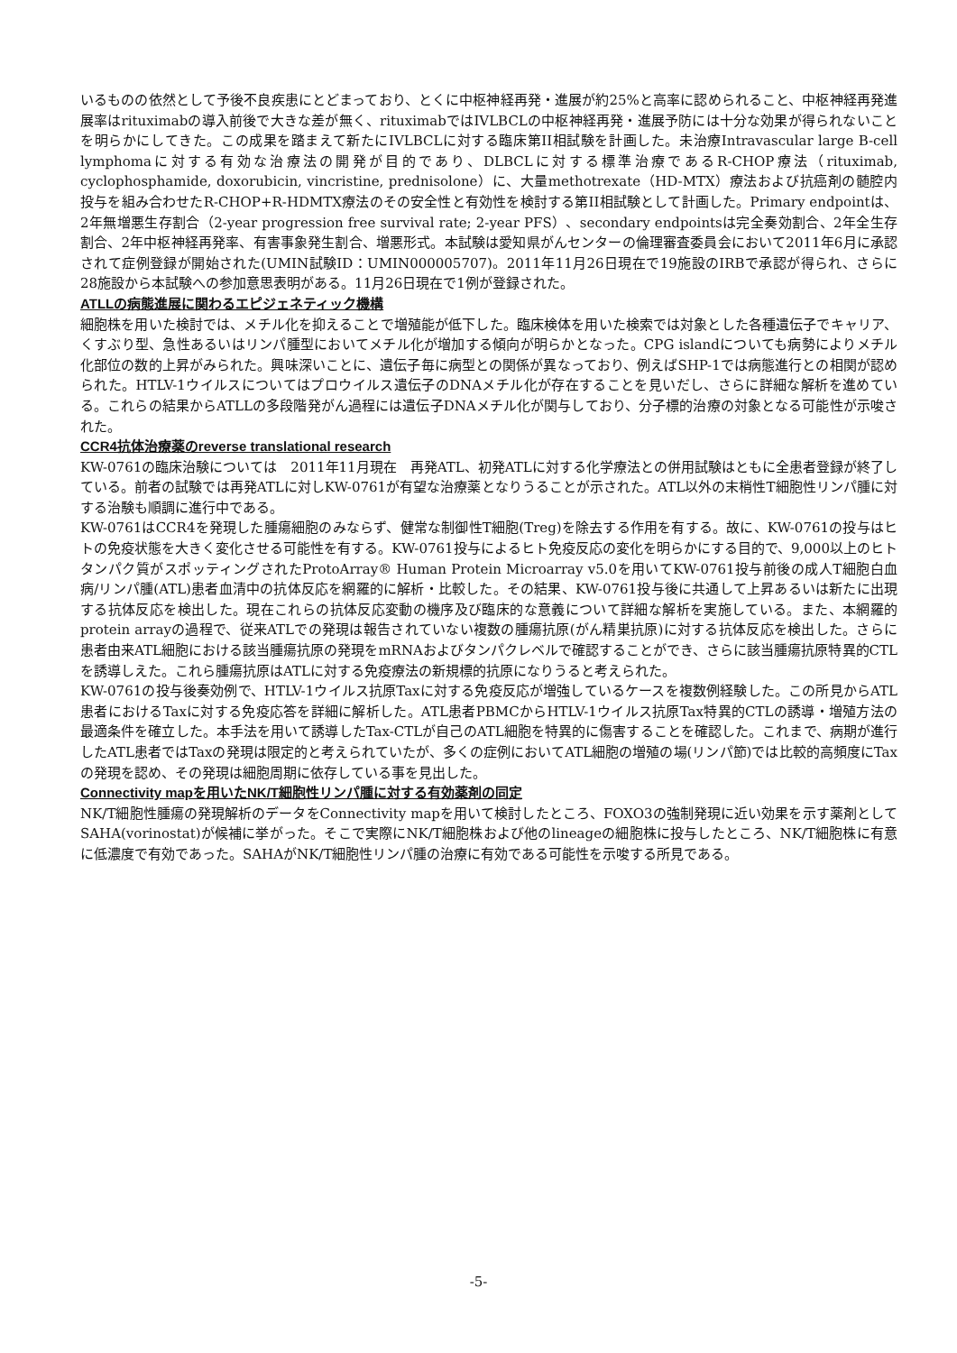いるものの依然として予後不良疾患にとどまっており、とくに中枢神経再発・進展が約25%と高率に認められること、中枢神経再発進展率はrituximabの導入前後で大きな差が無く、rituximabではIVLBCLの中枢神経再発・進展予防には十分な効果が得られないことを明らかにしてきた。この成果を踏まえて新たにIVLBCLに対する臨床第II相試験を計画した。未治療Intravascular large B-cell lymphomaに対する有効な治療法の開発が目的であり、DLBCLに対する標準治療であるR-CHOP療法（rituximab, cyclophosphamide, doxorubicin, vincristine, prednisolone）に、大量methotrexate（HD-MTX）療法および抗癌剤の髄腔内投与を組み合わせたR-CHOP+R-HDMTX療法のその安全性と有効性を検討する第II相試験として計画した。Primary endpointは、2年無増悪生存割合（2-year progression free survival rate; 2-year PFS）、secondary endpointsは完全奏効割合、2年全生存割合、2年中枢神経再発率、有害事象発生割合、増悪形式。本試験は愛知県がんセンターの倫理審査委員会において2011年6月に承認されて症例登録が開始された(UMIN試験ID：UMIN000005707)。2011年11月26日現在で19施設のIRBで承認が得られ、さらに28施設から本試験への参加意思表明がある。11月26日現在で1例が登録された。
ATLLの病態進展に関わるエピジェネティック機構
細胞株を用いた検討では、メチル化を抑えることで増殖能が低下した。臨床検体を用いた検索では対象とした各種遺伝子でキャリア、くすぶり型、急性あるいはリンパ腫型においてメチル化が増加する傾向が明らかとなった。CPG islandについても病勢によりメチル化部位の数的上昇がみられた。興味深いことに、遺伝子毎に病型との関係が異なっており、例えばSHP-1では病態進行との相関が認められた。HTLV-1ウイルスについてはプロウイルス遺伝子のDNAメチル化が存在することを見いだし、さらに詳細な解析を進めている。これらの結果からATLLの多段階発がん過程には遺伝子DNAメチル化が関与しており、分子標的治療の対象となる可能性が示唆された。
CCR4抗体治療薬のreverse translational research
KW-0761の臨床治験については　2011年11月現在　再発ATL、初発ATLに対する化学療法との併用試験はともに全患者登録が終了している。前者の試験では再発ATLに対しKW-0761が有望な治療薬となりうることが示された。ATL以外の末梢性T細胞性リンパ腫に対する治験も順調に進行中である。
KW-0761はCCR4を発現した腫瘍細胞のみならず、健常な制御性T細胞(Treg)を除去する作用を有する。故に、KW-0761の投与はヒトの免疫状態を大きく変化させる可能性を有する。KW-0761投与によるヒト免疫反応の変化を明らかにする目的で、9,000以上のヒトタンパク質がスポッティングされたProtoArray® Human Protein Microarray v5.0を用いてKW-0761投与前後の成人T細胞白血病/リンパ腫(ATL)患者血清中の抗体反応を網羅的に解析・比較した。その結果、KW-0761投与後に共通して上昇あるいは新たに出現する抗体反応を検出した。現在これらの抗体反応変動の機序及び臨床的な意義について詳細な解析を実施している。また、本網羅的protein arrayの過程で、従来ATLでの発現は報告されていない複数の腫瘍抗原(がん精巣抗原)に対する抗体反応を検出した。さらに患者由来ATL細胞における該当腫瘍抗原の発現をmRNAおよびタンパクレベルで確認することができ、さらに該当腫瘍抗原特異的CTLを誘導しえた。これら腫瘍抗原はATLに対する免疫療法の新規標的抗原になりうると考えられた。
KW-0761の投与後奏効例で、HTLV-1ウイルス抗原Taxに対する免疫反応が増強しているケースを複数例経験した。この所見からATL患者におけるTaxに対する免疫応答を詳細に解析した。ATL患者PBMCからHTLV-1ウイルス抗原Tax特異的CTLの誘導・増殖方法の最適条件を確立した。本手法を用いて誘導したTax-CTLが自己のATL細胞を特異的に傷害することを確認した。これまで、病期が進行したATL患者ではTaxの発現は限定的と考えられていたが、多くの症例においてATL細胞の増殖の場(リンパ節)では比較的高頻度にTaxの発現を認め、その発現は細胞周期に依存している事を見出した。
Connectivity mapを用いたNK/T細胞性リンパ腫に対する有効薬剤の同定
NK/T細胞性腫瘍の発現解析のデータをConnectivity mapを用いて検討したところ、FOXO3の強制発現に近い効果を示す薬剤としてSAHA(vorinostat)が候補に挙がった。そこで実際にNK/T細胞株および他のlineageの細胞株に投与したところ、NK/T細胞株に有意に低濃度で有効であった。SAHAがNK/T細胞性リンパ腫の治療に有効である可能性を示唆する所見である。
-5-